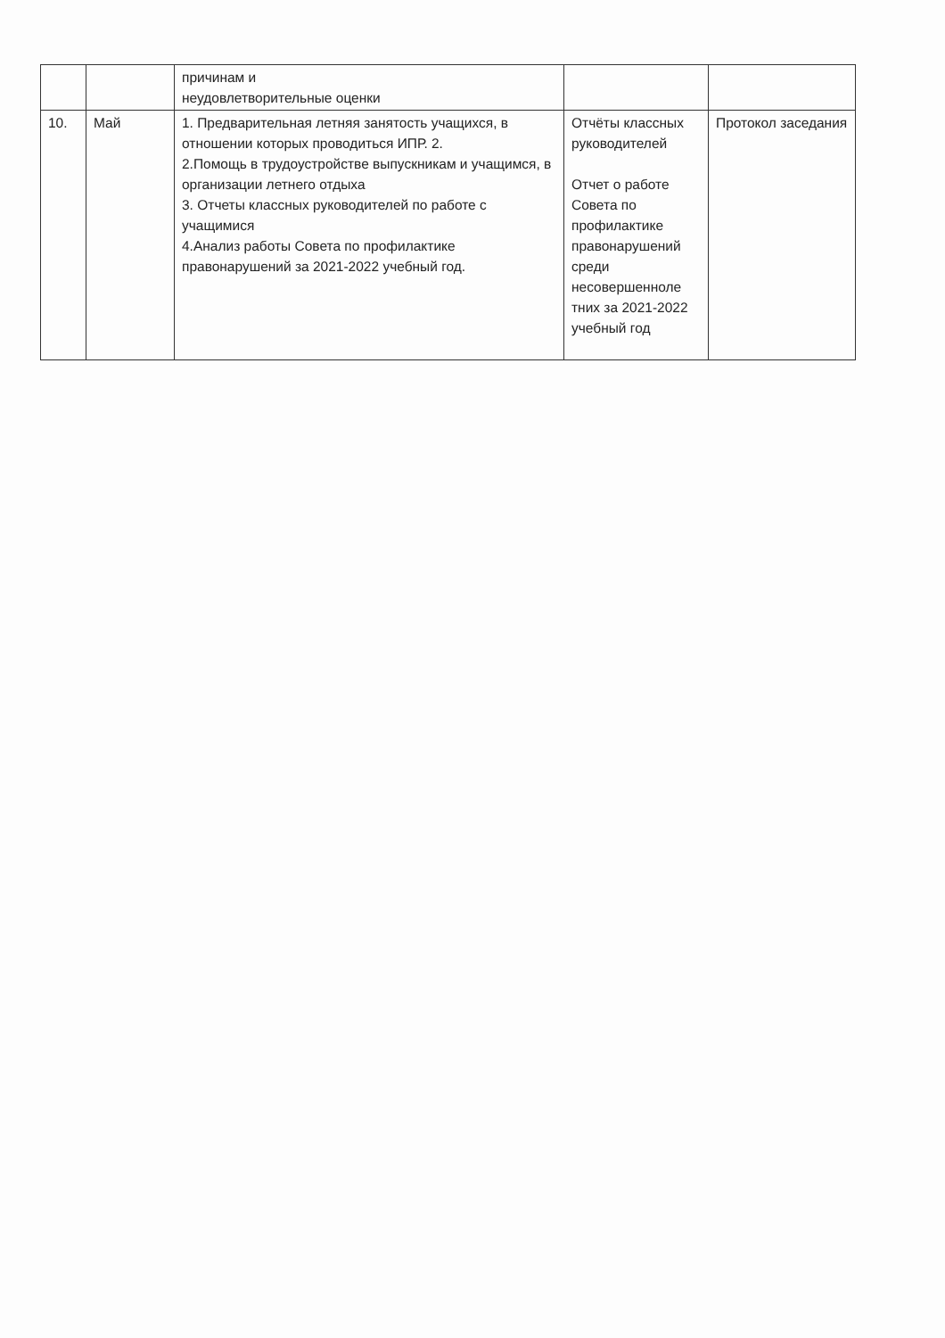| | | причинам и неудовлетворительные оценки | | |
| 10. | Май | 1. Предварительная летняя занятость учащихся, в отношении которых проводиться ИПР. 2. 2.Помощь в трудоустройстве выпускникам и учащимся, в организации летнего отдыха 3. Отчеты классных руководителей по работе с учащимися 4.Анализ работы Совета по профилактике правонарушений за 2021-2022 учебный год. | Отчёты классных руководителей Отчет о работе Совета по профилактике правонарушений среди несовершенноле тних за 2021-2022 учебный год | Протокол заседания |